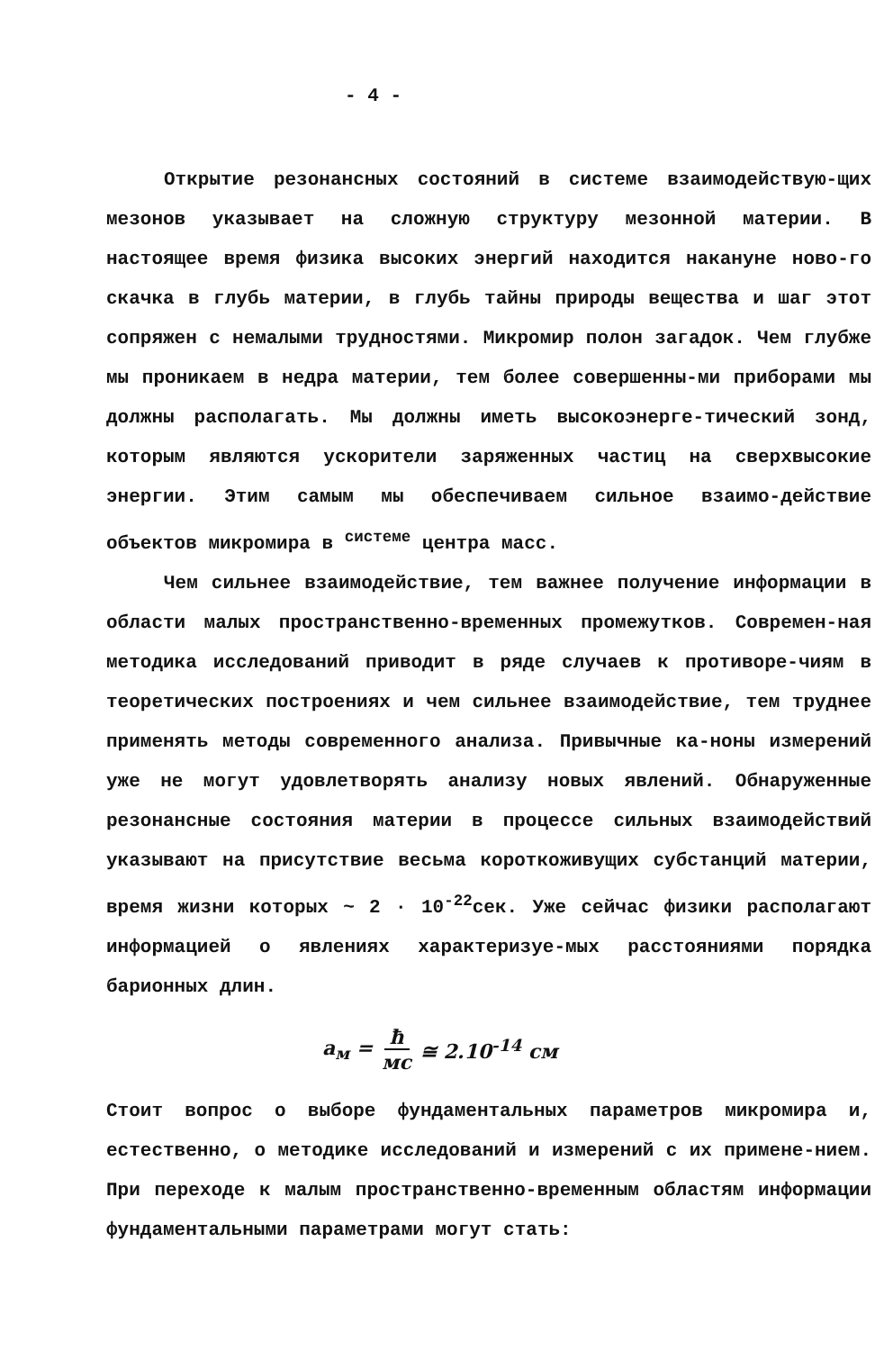- 4 -
Открытие резонансных состояний в системе взаимодействую-щих мезонов указывает на сложную структуру мезонной материи. В настоящее время физика высоких энергий находится накануне ново-го скачка в глубь материи, в глубь тайны природы вещества и шаг этот сопряжен с немалыми трудностями. Микромир полон загадок. Чем глубже мы проникаем в недра материи, тем более совершенны-ми приборами мы должны располагать. Мы должны иметь высокоэнерге-тический зонд, которым являются ускорители заряженных частиц на сверхвысокие энергии. Этим самым мы обеспечиваем сильное взаимо-действие объектов микромира в <sup>системе</sup> центра масс.
Чем сильнее взаимодействие, тем важнее получение информации в области малых пространственно-временных промежутков. Современ-ная методика исследований приводит в ряде случаев к противоре-чиям в теоретических построениях и чем сильнее взаимодействие, тем труднее применять методы современного анализа. Привычные ка-ноны измерений уже не могут удовлетворять анализу новых явлений. Обнаруженные резонансные состояния материи в процессе сильных взаимодействий указывают на присутствие весьма короткоживущих субстанций материи, время жизни которых ~ 2 · 10<sup>-22</sup>сек. Уже сейчас физики располагают информацией о явлениях характеризуе-мых расстояниями порядка барионных длин.
a<sub>м</sub> = ħ мс ≅ 2.10<sup>-14</sup> см
Стоит вопрос о выборе фундаментальных параметров микромира и, естественно, о методике исследований и измерений с их примене-нием. При переходе к малым пространственно-временным областям информации фундаментальными параметрами могут стать: